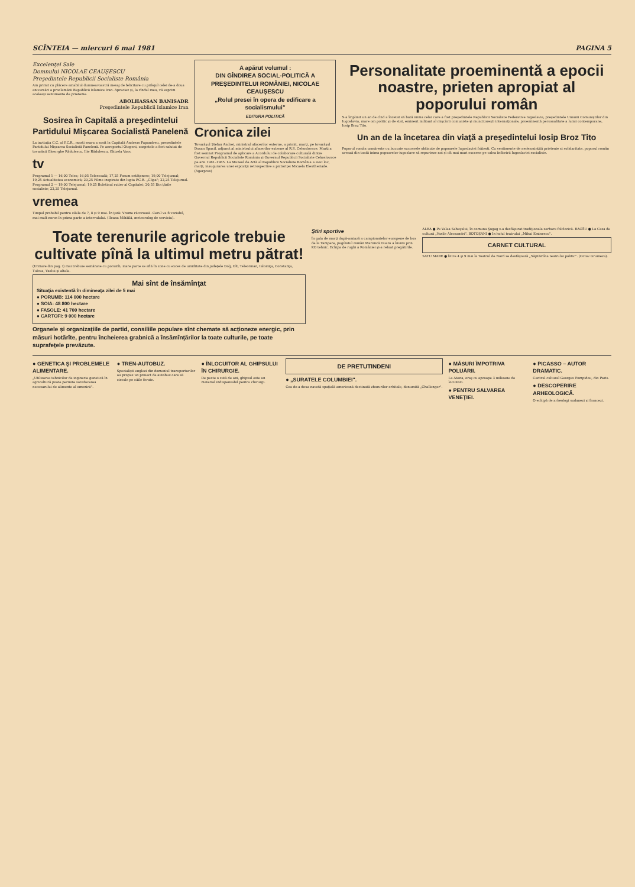SCÎNTEIA — miercuri 6 mai 1981 PAGINA 5
Excelenţei Sale
Domnului NICOLAE CEAUŞESCU
Preşedintele Republicii Socialiste România
Am primit cu plăcere amabilul dumneavoastră mesaj de felicitare cu prilejul celei de-a doua aniversări a proclamării Republicii Islamice Iran. Apreciez şi, la rîndul meu, vă exprim aceleaşi sentimente de prietenie.
ABOLHASSAN BANISADR
Preşedintele Republicii Islamice Iran
Sosirea în Capitală a preşedintelui Partidului Mişcarea Socialistă Panelenă
La invitaţia C.C. al P.C.R., marţi seara a sosit în Capitală Andreas Papandreu, preşedintele Partidului Mişcarea Socialistă Panelenă. Pe aeroportul Otopeni, oaspetele a fost salutat de tovarăşii Gheorghe Rădulescu, Ilie Rădulescu, Ghizela Vass.
tv
Programul 1 — 16,00 Telex; 16,05 Telescoală; 17,25 Forum cetăţenesc; 19,00 Telejurnal; 19,25 Actualitatea economică; 20,25 Filme inspirate din lupta P.C.R. „Clipa"; 22,25 Telejurnal. Programul 2 — 19,00 Telejurnal; 19,25 Buletinul rutier al Capitalei; 20,55 Din ţările socialiste; 22,25 Telejurnal.
vremea
Timpul probabil pentru zilele de 7, 8 şi 9 mai. În ţară: Vreme răcoroasă. Cerul va fi variabil, mai mult noros în prima parte a intervalului. (Ileana Mihăilă, meteorolog de serviciu).
A apărut volumul :
DIN GÎNDIREA SOCIAL-POLITICĂ A PREŞEDINTELUI ROMÂNIEI, NICOLAE CEAUŞESCU
„Rolul presei în opera de edificare a socialismului"
EDITURA POLITICĂ
Cronica zilei
Tovarăşul Ştefan Andrei, ministrul afacerilor externe, a primit, marţi, pe tovarăşul Duşan Spacil, adjunct al ministrului afacerilor externe al R.S. Cehoslovace. Marţi a fost semnat Programul de aplicare a Acordului de colaborare culturală dintre Guvernul Republicii Socialiste România şi Guvernul Republicii Socialiste Cehoslovace pe anii 1981–1985. La Muzeul de Artă al Republicii Socialiste România a avut loc, marţi, inaugurarea unei expoziţii retrospective a pictoriţei Micaela Eleutheriade. (Agerpres)
Personalitate proeminentă a epocii noastre, prieten apropiat al poporului român
S-a împlinit un an de cînd a încetat să bată inima celui care a fost preşedintele Republicii Socialiste Federative Iugoslavia, preşedintele Uniunii Comuniştilor din Iugoslavia, mare om politic şi de stat, eminent militant al mişcării comuniste şi muncitoreşti internaţionale, proeminentă personalitate a lumii contemporane, Iosip Broz Tito.
Un an de la încetarea din viaţă a preşedintelui Iosip Broz Tito
Poporul român urmăreşte cu bucurie succesele obţinute de popoarele Iugoslaviei frăţeşti. Cu sentimente de nedezminţită prietenie şi solidaritate, poporul român urează din toată inima popoarelor iugoslave să repurteze noi şi cît mai mari succese pe calea înfloririi Iugoslaviei socialiste.
Toate terenurile agricole trebuie cultivate pînă la ultimul metru pătrat!
(Urmare din pag. I) mai trebuie semănate cu porumb, mare parte se află în zone cu exces de umiditate din judeţele Dolj, Olt, Teleorman, Ialomiţa, Constanţa, Tulcea, Vaslui şi altele.
Mai sînt de însămînţat
Situaţia existentă în dimineaţa zilei de 5 mai
● PORUMB: 114 000 hectare
● SOIA: 48 800 hectare
● FASOLE: 41 700 hectare
● CARTOFI: 9 000 hectare
Organele şi organizaţiile de partid, consiliile populare sînt chemate să acţioneze energic, prin măsuri hotărîte, pentru încheierea grabnică a însămînţărilor la toate culturile, pe toate suprafeţele prevăzute.
Ştiri sportive
În gala de marţi după-amiază a campionatelor europene de box de la Tampere, pugilistul român Marinică Ouatu a învins prin KO tehnic. Echipa de rugbi a României şi-a reluat pregătirile.
ALBA ● Pe Valea Sebeşului, în comuna Şugag s-a desfăşurat tradiţionala serbare folclorică. BACĂU ● La Casa de cultură „Vasile Alecsandri". BOTOŞANI ● În holul teatrului „Mihai Eminescu".
CARNET CULTURAL
SATU MARE ● Între 4 şi 9 mai la Teatrul de Nord se desfăşoară „Săptămîna teatrului politic". (Octav Grumeza).
● GENETICA ŞI PROBLEMELE ALIMENTARE.
„Utilizarea tehnicilor de inginerie genetică în agricultură poate permite satisfacerea necesarului de alimente al omenirii".
● TREN-AUTOBUZ.
Specialişti englezi din domeniul transporturilor au propus un proiect de autobuz care să circule pe căile ferate.
● ÎNLOCUITOR AL GHIPSULUI ÎN CHIRURGIE.
De peste o sută de ani, ghipsul este un material indispensabil pentru chirurgi.
DE PRETUTINDENI
● „SURATELE COLUMBIEI".
Cea de-a doua navetă spaţială americană destinată zborurilor orbitale, denumită „Challenger".
● MĂSURI ÎMPOTRIVA POLUĂRII.
La Atena, oraş cu aproape 3 milioane de locuitori.
● PENTRU SALVAREA VENEŢIEI.
● PICASSO – AUTOR DRAMATIC.
Centrul cultural Georges Pompidou, din Paris.
● DESCOPERIRE ARHEOLOGICĂ.
O echipă de arheologi sudanezi şi francezi.